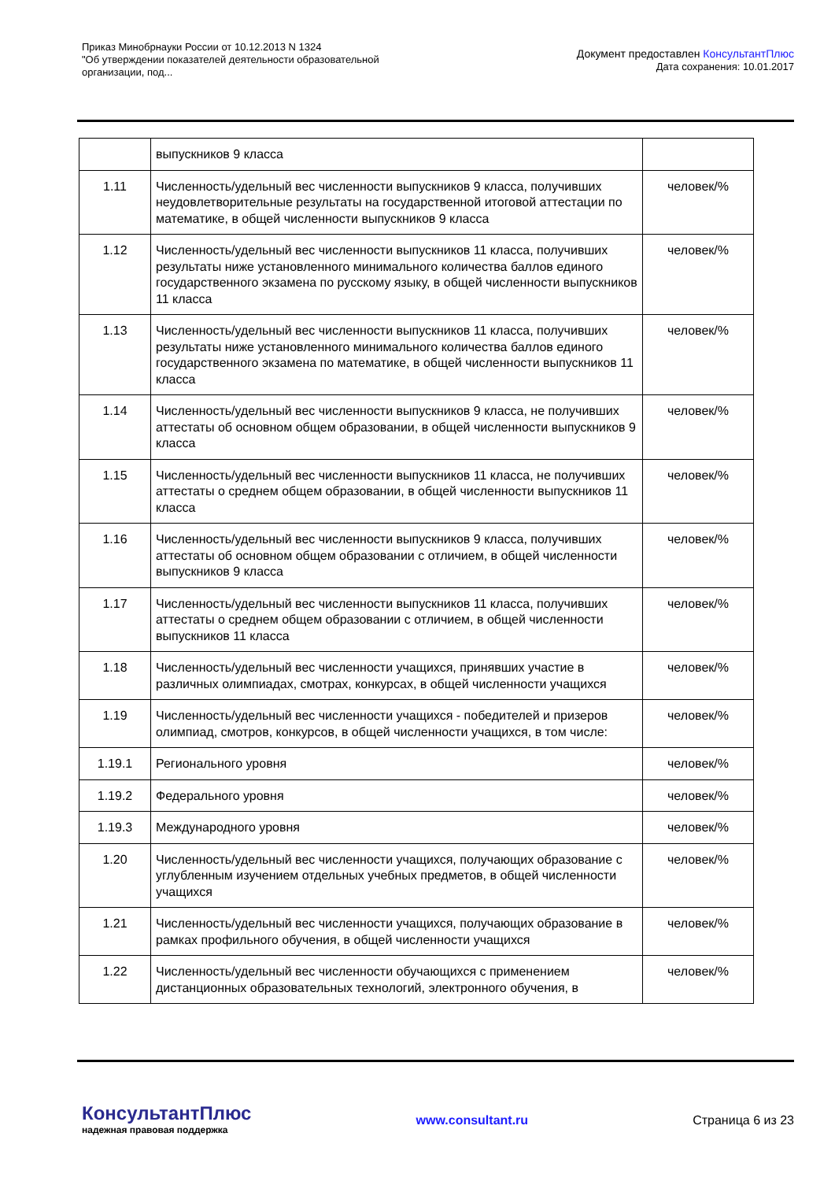Приказ Минобрнауки России от 10.12.2013 N 1324
"Об утверждении показателей деятельности образовательной
организации, под...
Документ предоставлен КонсультантПлюс
Дата сохранения: 10.01.2017
| | выпускников 9 класса | |
| 1.11 | Численность/удельный вес численности выпускников 9 класса, получивших неудовлетворительные результаты на государственной итоговой аттестации по математике, в общей численности выпускников 9 класса | человек/% |
| 1.12 | Численность/удельный вес численности выпускников 11 класса, получивших результаты ниже установленного минимального количества баллов единого государственного экзамена по русскому языку, в общей численности выпускников 11 класса | человек/% |
| 1.13 | Численность/удельный вес численности выпускников 11 класса, получивших результаты ниже установленного минимального количества баллов единого государственного экзамена по математике, в общей численности выпускников 11 класса | человек/% |
| 1.14 | Численность/удельный вес численности выпускников 9 класса, не получивших аттестаты об основном общем образовании, в общей численности выпускников 9 класса | человек/% |
| 1.15 | Численность/удельный вес численности выпускников 11 класса, не получивших аттестаты о среднем общем образовании, в общей численности выпускников 11 класса | человек/% |
| 1.16 | Численность/удельный вес численности выпускников 9 класса, получивших аттестаты об основном общем образовании с отличием, в общей численности выпускников 9 класса | человек/% |
| 1.17 | Численность/удельный вес численности выпускников 11 класса, получивших аттестаты о среднем общем образовании с отличием, в общей численности выпускников 11 класса | человек/% |
| 1.18 | Численность/удельный вес численности учащихся, принявших участие в различных олимпиадах, смотрах, конкурсах, в общей численности учащихся | человек/% |
| 1.19 | Численность/удельный вес численности учащихся - победителей и призеров олимпиад, смотров, конкурсов, в общей численности учащихся, в том числе: | человек/% |
| 1.19.1 | Регионального уровня | человек/% |
| 1.19.2 | Федерального уровня | человек/% |
| 1.19.3 | Международного уровня | человек/% |
| 1.20 | Численность/удельный вес численности учащихся, получающих образование с углубленным изучением отдельных учебных предметов, в общей численности учащихся | человек/% |
| 1.21 | Численность/удельный вес численности учащихся, получающих образование в рамках профильного обучения, в общей численности учащихся | человек/% |
| 1.22 | Численность/удельный вес численности обучающихся с применением дистанционных образовательных технологий, электронного обучения, в | человек/% |
КонсультантПлюс
надежная правовая поддержка
www.consultant.ru Страница 6 из 23